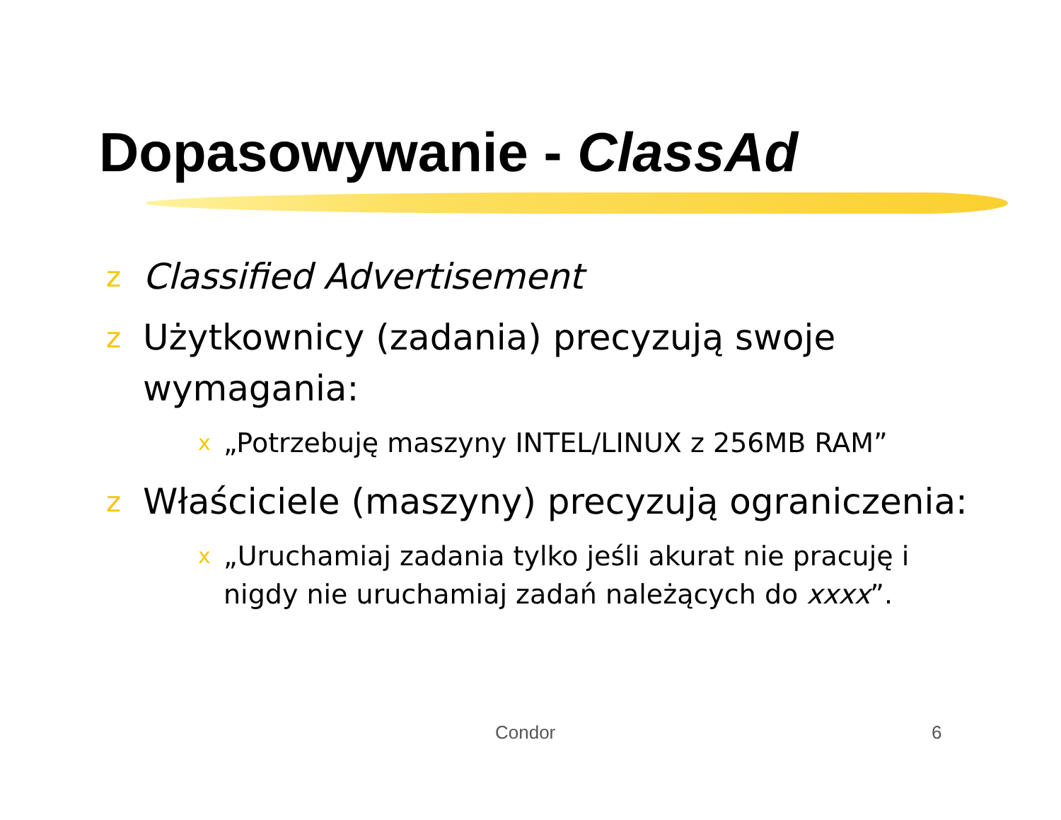Dopasowywanie - ClassAd
z Classified Advertisement
z Użytkownicy (zadania) precyzują swoje wymagania:
x „Potrzebuję maszyny INTEL/LINUX z 256MB RAM”
z Właściciele (maszyny) precyzują ograniczenia:
x „Uruchamiaj zadania tylko jeśli akurat nie pracuję i nigdy nie uruchamiaj zadań należących do xxxx”.
Condor 6